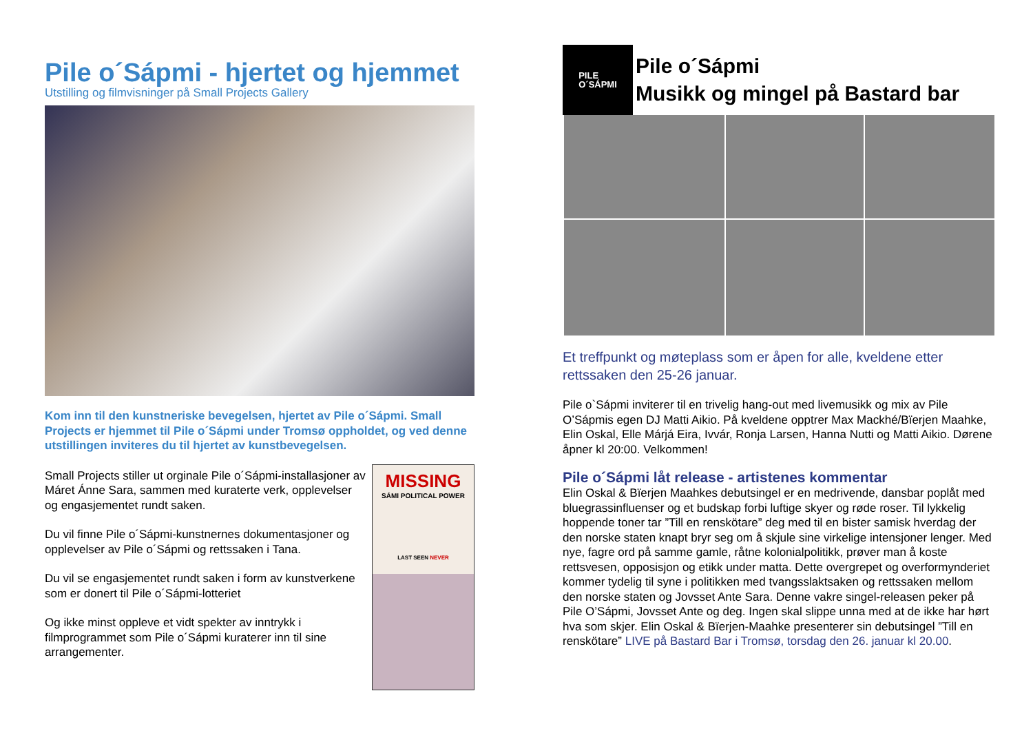Pile o´Sápmi - hjertet og hjemmet
Utstilling og filmvisninger på Small Projects Gallery
Kom inn til den kunstneriske bevegelsen, hjertet av Pile o´Sápmi. Small Projects er hjemmet til Pile o´Sápmi under Tromsø oppholdet, og ved denne utstillingen inviteres du til hjertet av kunstbevegelsen.
Small Projects stiller ut orginale Pile o´Sápmi-installasjoner av Máret Ánne Sara, sammen med kuraterte verk, opplevelser og engasjementet rundt saken.
Du vil finne Pile o´Sápmi-kunstnernes dokumentasjoner og opplevelser av Pile o´Sápmi og rettssaken i Tana.
Du vil se engasjementet rundt saken i form av kunstverkene som er donert til Pile o´Sápmi-lotteriet
Og ikke minst oppleve et vidt spekter av inntrykk i filmprogrammet som Pile o´Sápmi kuraterer inn til sine arrangementer.
MISSING
SÁMI POLITICAL POWER
LAST SEEN NEVER
PILE
O´SÁPMI
Pile o´Sápmi
Musikk og mingel på Bastard bar
Et treffpunkt og møteplass som er åpen for alle, kveldene etter rettssaken den 25-26 januar.
Pile o`Sápmi inviterer til en trivelig hang-out med livemusikk og mix av Pile O’Sápmis egen DJ Matti Aikio. På kveldene opptrer Max Mackhé/Bïerjen Maahke, Elin Oskal, Elle Márjá Eira, Ivvár, Ronja Larsen, Hanna Nutti og Matti Aikio. Dørene åpner kl 20:00. Velkommen!
Pile o´Sápmi låt release - artistenes kommentar
Elin Oskal & Bïerjen Maahkes debutsingel er en medrivende, dansbar poplåt med bluegrassinfluenser og et budskap forbi luftige skyer og røde roser. Til lykkelig hoppende toner tar ”Till en renskötare” deg med til en bister samisk hverdag der den norske staten knapt bryr seg om å skjule sine virkelige intensjoner lenger. Med nye, fagre ord på samme gamle, råtne kolonialpolitikk, prøver man å koste rettsvesen, opposisjon og etikk under matta. Dette overgrepet og overformynderiet kommer tydelig til syne i politikken med tvangsslaktsaken og rettssaken mellom den norske staten og Jovsset Ante Sara. Denne vakre singel-releasen peker på Pile O’Sápmi, Jovsset Ante og deg. Ingen skal slippe unna med at de ikke har hørt hva som skjer. Elin Oskal & Bïerjen-Maahke presenterer sin debutsingel ”Till en renskötare” LIVE på Bastard Bar i Tromsø, torsdag den 26. januar kl 20.00.